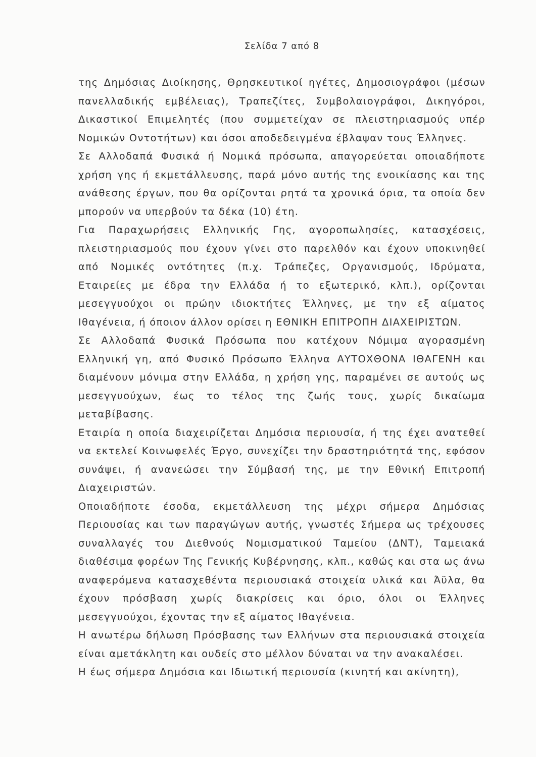Σελίδα 7 από 8
της Δημόσιας Διοίκησης, Θρησκευτικοί ηγέτες, Δημοσιογράφοι (μέσων πανελλαδικής εμβέλειας), Τραπεζίτες, Συμβολαιογράφοι, Δικηγόροι, Δικαστικοί Επιμελητές (που συμμετείχαν σε πλειστηριασμούς υπέρ Νομικών Οντοτήτων) και όσοι αποδεδειγμένα έβλαψαν τους Έλληνες.
Σε Αλλοδαπά Φυσικά ή Νομικά πρόσωπα, απαγορεύεται οποιαδήποτε χρήση γης ή εκμετάλλευσης, παρά μόνο αυτής της ενοικίασης και της ανάθεσης έργων, που θα ορίζονται ρητά τα χρονικά όρια, τα οποία δεν μπορούν να υπερβούν τα δέκα (10) έτη.
Για Παραχωρήσεις Ελληνικής Γης, αγοροπωλησίες, κατασχέσεις, πλειστηριασμούς που έχουν γίνει στο παρελθόν και έχουν υποκινηθεί από Νομικές οντότητες (π.χ. Τράπεζες, Οργανισμούς, Ιδρύματα, Εταιρείες με έδρα την Ελλάδα ή το εξωτερικό, κλπ.), ορίζονται μεσεγγυούχοι οι πρώην ιδιοκτήτες Έλληνες, με την εξ αίματος Ιθαγένεια, ή όποιον άλλον ορίσει η ΕΘΝΙΚΗ ΕΠΙΤΡΟΠΗ ΔΙΑΧΕΙΡΙΣΤΩΝ.
Σε Αλλοδαπά Φυσικά Πρόσωπα που κατέχουν Νόμιμα αγορασμένη Ελληνική γη, από Φυσικό Πρόσωπο Έλληνα ΑΥΤΟΧΘΟΝΑ ΙΘΑΓΕΝΗ και διαμένουν μόνιμα στην Ελλάδα, η χρήση γης, παραμένει σε αυτούς ως μεσεγγυούχων, έως το τέλος της ζωής τους, χωρίς δικαίωμα μεταβίβασης.
Εταιρία η οποία διαχειρίζεται Δημόσια περιουσία, ή της έχει ανατεθεί να εκτελεί Κοινωφελές Έργο, συνεχίζει την δραστηριότητά της, εφόσον συνάψει, ή ανανεώσει την Σύμβασή της, με την Εθνική Επιτροπή Διαχειριστών.
Οποιαδήποτε έσοδα, εκμετάλλευση της μέχρι σήμερα Δημόσιας Περιουσίας και των παραγώγων αυτής, γνωστές Σήμερα ως τρέχουσες συναλλαγές του Διεθνούς Νομισματικού Ταμείου (ΔΝΤ), Ταμειακά διαθέσιμα φορέων Της Γενικής Κυβέρνησης, κλπ., καθώς και στα ως άνω αναφερόμενα κατασχεθέντα περιουσιακά στοιχεία υλικά και Άϋλα, θα έχουν πρόσβαση χωρίς διακρίσεις και όριο, όλοι οι Έλληνες μεσεγγυούχοι, έχοντας την εξ αίματος Ιθαγένεια.
Η ανωτέρω δήλωση Πρόσβασης των Ελλήνων στα περιουσιακά στοιχεία είναι αμετάκλητη και ουδείς στο μέλλον δύναται να την ανακαλέσει.
Η έως σήμερα Δημόσια και Ιδιωτική περιουσία (κινητή και ακίνητη),